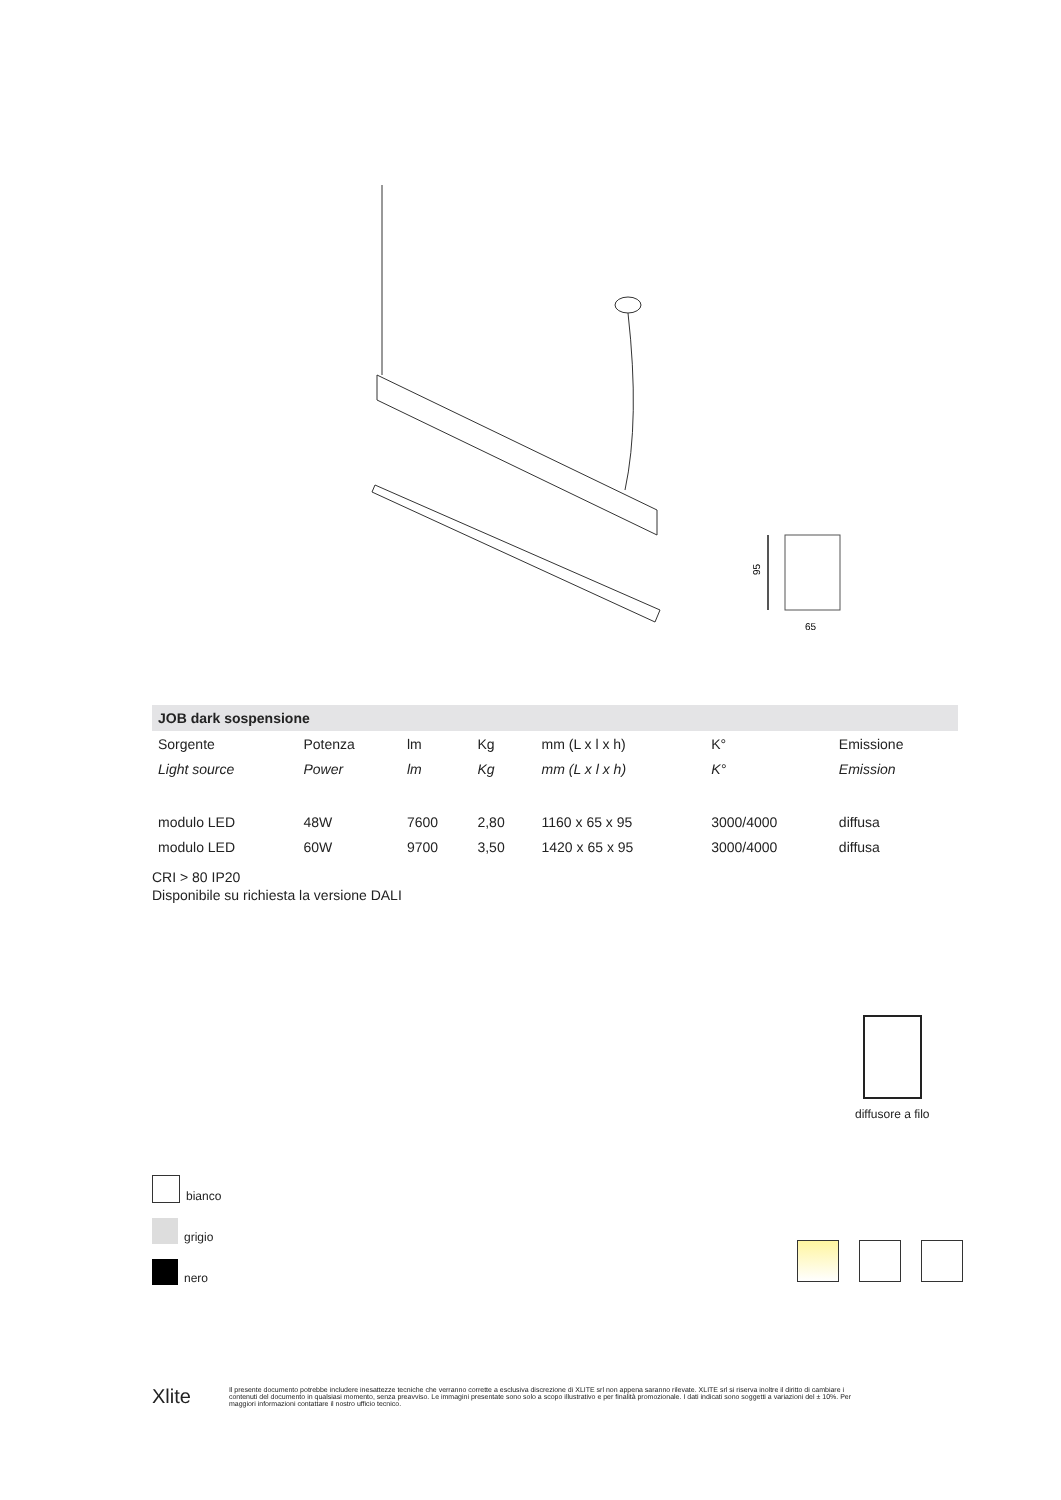95
65
| JOB dark sospensione | | | | | | |
| --- | --- | --- | --- | --- | --- | --- |
| Sorgente | Potenza | lm | Kg | mm (L x l x h) | K° | Emissione |
| Light source | Power | lm | Kg | mm (L x l x h) | K° | Emission |
| modulo LED | 48W | 7600 | 2,80 | 1160 x 65 x 95 | 3000/4000 | diffusa |
| modulo LED | 60W | 9700 | 3,50 | 1420 x 65 x 95 | 3000/4000 | diffusa |
CRI > 80 IP20
Disponibile su richiesta la versione DALI
diffusore a filo
bianco
grigio
nero
Xlite
Il presente documento potrebbe includere inesattezze tecniche che verranno corrette a esclusiva discrezione di XLITE srl non appena saranno rilevate. XLITE srl si riserva inoltre il diritto di cambiare i contenuti del documento in qualsiasi momento, senza preavviso. Le immagini presentate sono solo a scopo illustrativo e per finalità promozionale. I dati indicati sono soggetti a variazioni del ± 10%. Per maggiori informazioni contattare il nostro ufficio tecnico.